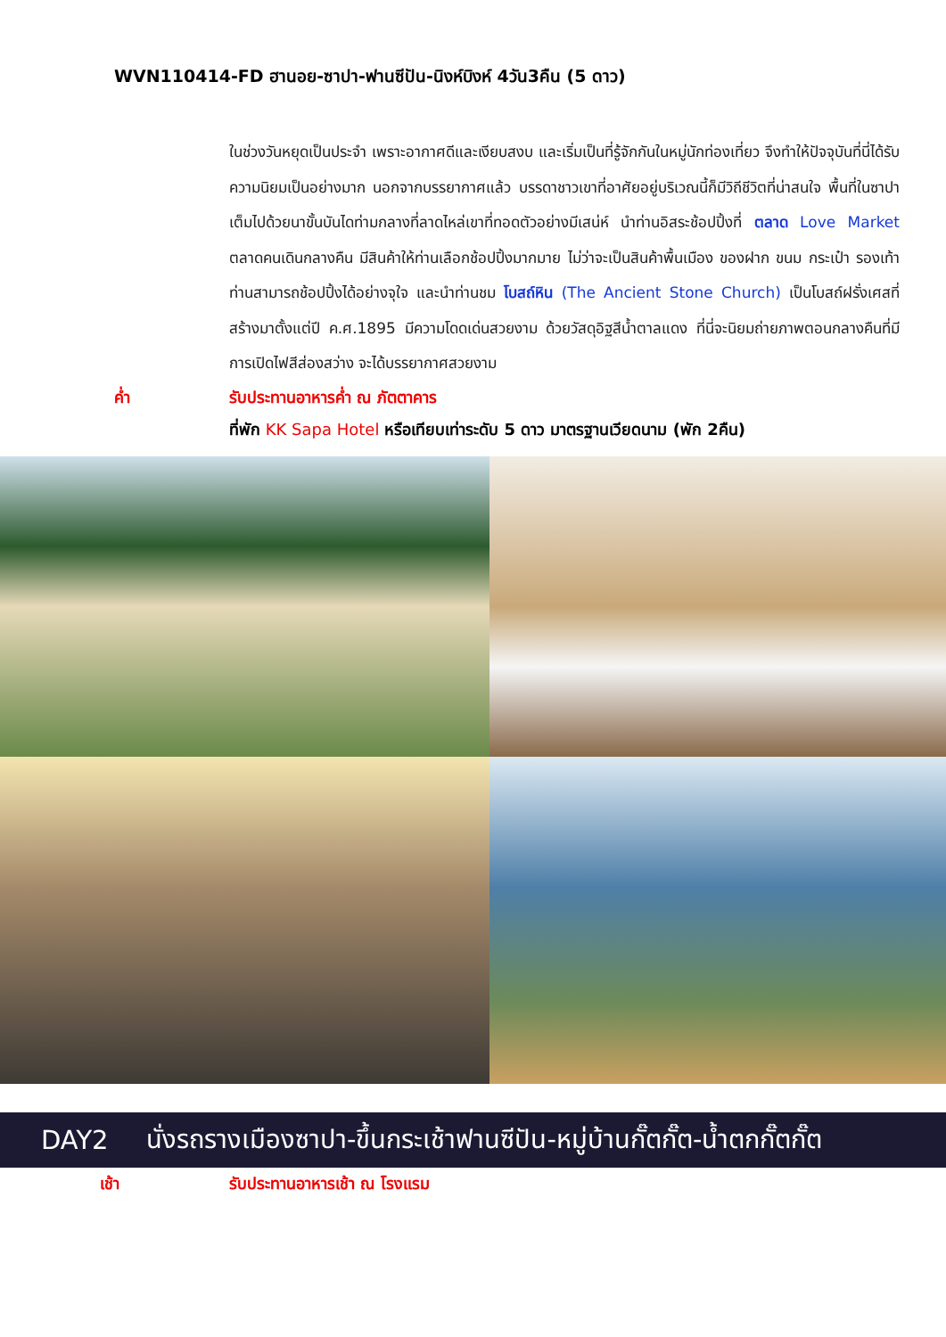WVN110414-FD ฮานอย-ซาปา-ฟานซีปัน-นิงห์บิงห์ 4วัน3คืน (5 ดาว)
ในช่วงวันหยุดเป็นประจำ เพราะอากาศดีและเงียบสงบ และเริ่มเป็นที่รู้จักกันในหมู่นักท่องเที่ยว จึงทำให้ปัจจุบันที่นี่ได้รับความนิยมเป็นอย่างมาก นอกจากบรรยากาศแล้ว บรรดาชาวเขาที่อาศัยอยู่บริเวณนี้ก็มีวิถีชีวิตที่น่าสนใจ พื้นที่ในซาปาเต็มไปด้วยนาขั้นบันไดท่ามกลางที่ลาดไหล่เขาที่ทอดตัวอย่างมีเสน่ห์ นำท่านอิสระช้อปปิ้งที่ ตลาด Love Market ตลาดคนเดินกลางคืน มีสินค้าให้ท่านเลือกช้อปปิ้งมากมาย ไม่ว่าจะเป็นสินค้าพื้นเมือง ของฝาก ขนม กระเป๋า รองเท้า ท่านสามารถช้อปปิ้งได้อย่างจุใจ และนำท่านชม โบสถ์หิน (The Ancient Stone Church) เป็นโบสถ์ฝรั่งเศสที่สร้างมาตั้งแต่ปี ค.ศ.1895 มีความโดดเด่นสวยงาม ด้วยวัสดุอิฐสีน้ำตาลแดง ที่นี่จะนิยมถ่ายภาพตอนกลางคืนที่มีการเปิดไฟสีส่องสว่าง จะได้บรรยากาศสวยงาม
ค่ำ รับประทานอาหารค่ำ ณ ภัตตาคาร
ที่พัก KK Sapa Hotel หรือเทียบเท่าระดับ 5 ดาว มาตรฐานเวียดนาม (พัก 2คืน)
DAY2 นั่งรถรางเมืองซาปา-ขึ้นกระเช้าฟานซีปัน-หมู่บ้านกั๊ตกั๊ต-น้ำตกกั๊ตกั๊ต
เช้า รับประทานอาหารเช้า ณ โรงแรม